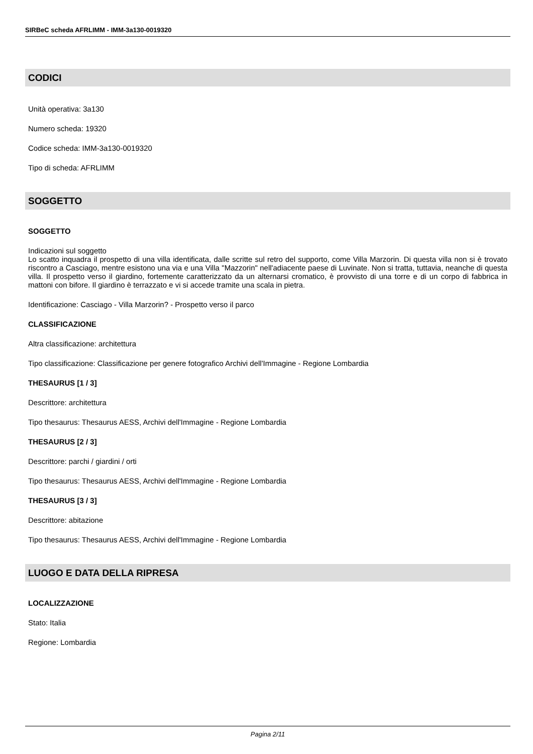SIRBeC scheda AFRLIMM - IMM-3a130-0019320
CODICI
Unità operativa: 3a130
Numero scheda: 19320
Codice scheda: IMM-3a130-0019320
Tipo di scheda: AFRLIMM
SOGGETTO
SOGGETTO
Indicazioni sul soggetto
Lo scatto inquadra il prospetto di una villa identificata, dalle scritte sul retro del supporto, come Villa Marzorin. Di questa villa non si è trovato riscontro a Casciago, mentre esistono una via e una Villa "Mazzorin" nell'adiacente paese di Luvinate. Non si tratta, tuttavia, neanche di questa villa. Il prospetto verso il giardino, fortemente caratterizzato da un alternarsi cromatico, è provvisto di una torre e di un corpo di fabbrica in mattoni con bifore. Il giardino è terrazzato e vi si accede tramite una scala in pietra.
Identificazione: Casciago - Villa Marzorin? - Prospetto verso il parco
CLASSIFICAZIONE
Altra classificazione: architettura
Tipo classificazione: Classificazione per genere fotografico Archivi dell'Immagine - Regione Lombardia
THESAURUS [1 / 3]
Descrittore: architettura
Tipo thesaurus: Thesaurus AESS, Archivi dell'Immagine - Regione Lombardia
THESAURUS [2 / 3]
Descrittore: parchi / giardini / orti
Tipo thesaurus: Thesaurus AESS, Archivi dell'Immagine - Regione Lombardia
THESAURUS [3 / 3]
Descrittore: abitazione
Tipo thesaurus: Thesaurus AESS, Archivi dell'Immagine - Regione Lombardia
LUOGO E DATA DELLA RIPRESA
LOCALIZZAZIONE
Stato: Italia
Regione: Lombardia
Pagina 2/11